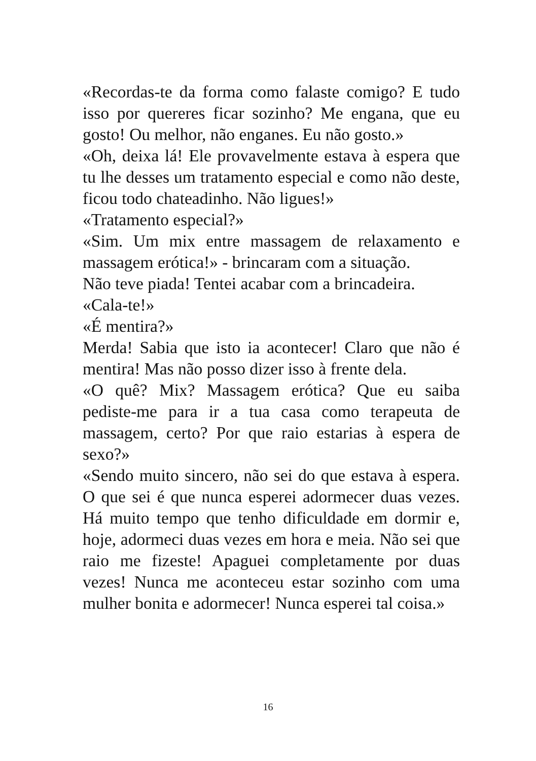«Recordas-te da forma como falaste comigo? E tudo isso por quereres ficar sozinho? Me engana, que eu gosto! Ou melhor, não enganes. Eu não gosto.»
«Oh, deixa lá! Ele provavelmente estava à espera que tu lhe desses um tratamento especial e como não deste, ficou todo chateadinho. Não ligues!»
«Tratamento especial?»
«Sim. Um mix entre massagem de relaxamento e massagem erótica!» - brincaram com a situação.
Não teve piada! Tentei acabar com a brincadeira.
«Cala-te!»
«É mentira?»
Merda! Sabia que isto ia acontecer! Claro que não é mentira! Mas não posso dizer isso à frente dela.
«O quê? Mix? Massagem erótica? Que eu saiba pediste-me para ir a tua casa como terapeuta de massagem, certo? Por que raio estarias à espera de sexo?»
«Sendo muito sincero, não sei do que estava à espera. O que sei é que nunca esperei adormecer duas vezes. Há muito tempo que tenho dificuldade em dormir e, hoje, adormeci duas vezes em hora e meia. Não sei que raio me fizeste! Apaguei completamente por duas vezes! Nunca me aconteceu estar sozinho com uma mulher bonita e adormecer! Nunca esperei tal coisa.»
16